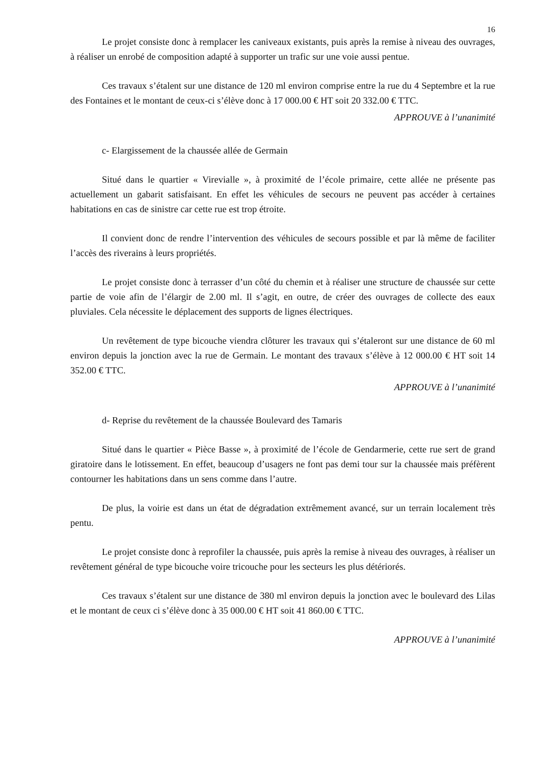16
Le projet consiste donc à remplacer les caniveaux existants, puis après la remise à niveau des ouvrages, à réaliser un enrobé de composition adapté à supporter un trafic sur une voie aussi pentue.
Ces travaux s’étalent sur une distance de 120 ml environ comprise entre la rue du 4 Septembre et la rue des Fontaines et le montant de ceux-ci s’élève donc à 17 000.00 € HT soit 20 332.00 € TTC.
APPROUVE à l’unanimité
c- Elargissement de la chaussée allée de Germain
Situé dans le quartier « Virevialle », à proximité de l’école primaire, cette allée ne présente pas actuellement un gabarit satisfaisant. En effet les véhicules de secours ne peuvent pas accéder à certaines habitations en cas de sinistre car cette rue est trop étroite.
Il convient donc de rendre l’intervention des véhicules de secours possible et par là même de faciliter l’accès des riverains à leurs propriétés.
Le projet consiste donc à terrasser d’un côté du chemin et à réaliser une structure de chaussée sur cette partie de voie afin de l’élargir de 2.00 ml. Il s’agit, en outre, de créer des ouvrages de collecte des eaux pluviales. Cela nécessite le déplacement des supports de lignes électriques.
Un revêtement de type bicouche viendra clôturer les travaux qui s’étaleront sur une distance de 60 ml environ depuis la jonction avec la rue de Germain. Le montant des travaux s’élève à 12 000.00 € HT soit 14 352.00 € TTC.
APPROUVE à l’unanimité
d- Reprise du revêtement de la chaussée Boulevard des Tamaris
Situé dans le quartier « Pièce Basse », à proximité de l’école de Gendarmerie, cette rue sert de grand giratoire dans le lotissement. En effet, beaucoup d’usagers ne font pas demi tour sur la chaussée mais préfèrent contourner les habitations dans un sens comme dans l’autre.
De plus, la voirie est dans un état de dégradation extrêmement avancé, sur un terrain localement très pentu.
Le projet consiste donc à reprofiler la chaussée, puis après la remise à niveau des ouvrages, à réaliser un revêtement général de type bicouche voire tricouche pour les secteurs les plus détériorés.
Ces travaux s’étalent sur une distance de 380 ml environ depuis la jonction avec le boulevard des Lilas et le montant de ceux ci s’élève donc à 35 000.00 € HT soit 41 860.00 € TTC.
APPROUVE à l’unanimité